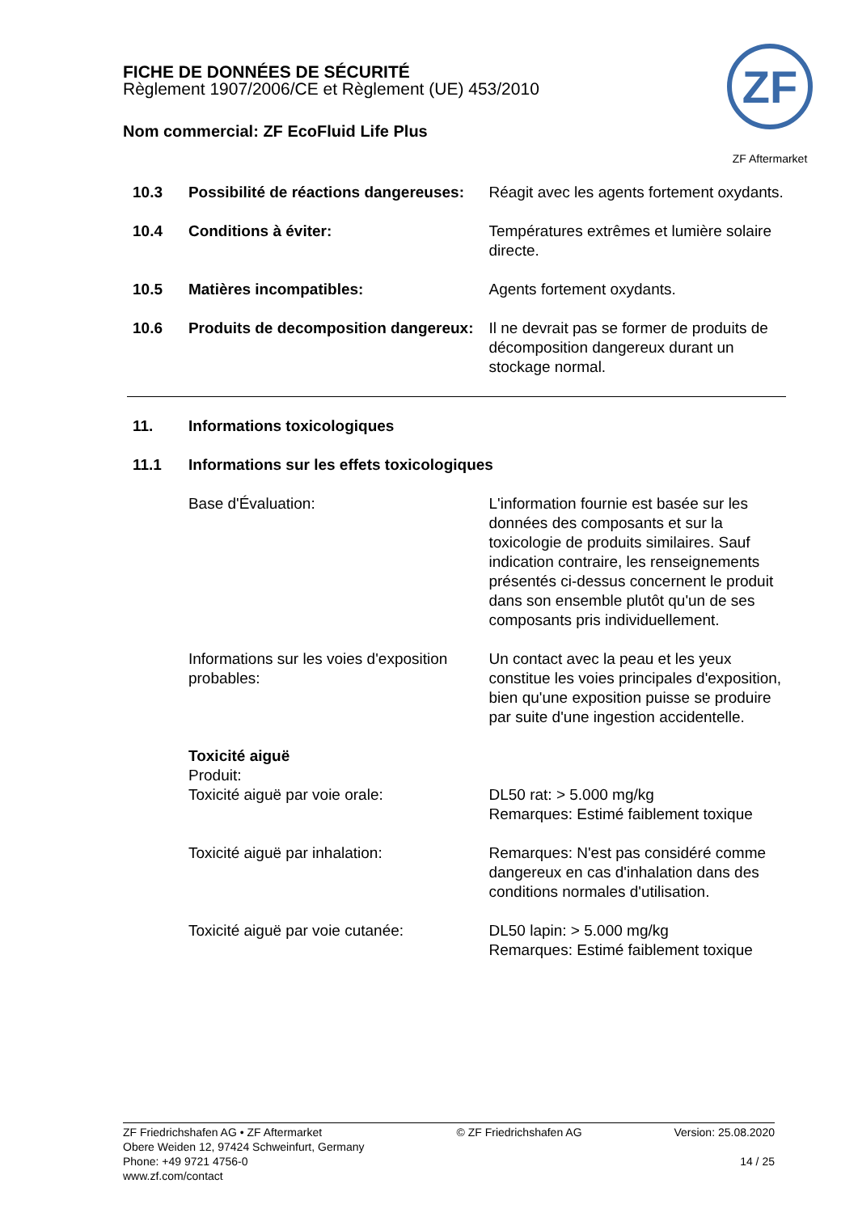FICHE DE DONNÉES DE SÉCURITÉ
Règlement 1907/2006/CE et Règlement (UE) 453/2010
Nom commercial: ZF EcoFluid Life Plus
ZF
ZF Aftermarket
10.3 Possibilité de réactions dangereuses:
Réagit avec les agents fortement oxydants.
10.4 Conditions à éviter: Températures extrêmes et lumière solaire directe.
10.5 Matières incompatibles: Agents fortement oxydants.
10.6 Produits de decomposition dangereux:
Il ne devrait pas se former de produits de décomposition dangereux durant un stockage normal.
11. Informations toxicologiques
11.1 Informations sur les effets toxicologiques
Base d'Évaluation: L'information fournie est basée sur les données des composants et sur la toxicologie de produits similaires. Sauf indication contraire, les renseignements présentés ci-dessus concernent le produit dans son ensemble plutôt qu'un de ses composants pris individuellement.
Informations sur les voies d'exposition probables:
Un contact avec la peau et les yeux constitue les voies principales d'exposition, bien qu'une exposition puisse se produire par suite d'une ingestion accidentelle.
Toxicité aiguë
Produit:
Toxicité aiguë par voie orale: DL50 rat: > 5.000 mg/kg
Remarques: Estimé faiblement toxique
Toxicité aiguë par inhalation: Remarques: N'est pas considéré comme dangereux en cas d'inhalation dans des conditions normales d'utilisation.
Toxicité aiguë par voie cutanée: DL50 lapin: > 5.000 mg/kg
Remarques: Estimé faiblement toxique
ZF Friedrichshafen AG • ZF Aftermarket
Obere Weiden 12, 97424 Schweinfurt, Germany
Phone: +49 9721 4756-0
www.zf.com/contact
© ZF Friedrichshafen AG Version: 25.08.2020
14 / 25